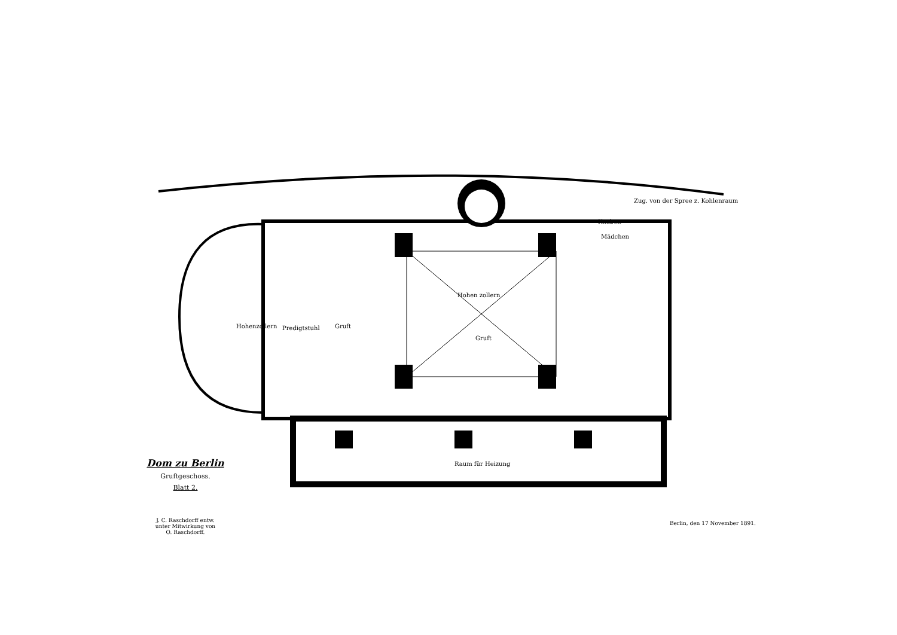Hohen zollern
Gruft
Hohenzollern Predigtstuhl Gruft
Knaben
Mädchen
Zug. von der Spree z. Kohlenraum
Raum für Heizung
Dom zu Berlin
Gruftgeschoss.
Blatt 2.
J. C. Raschdorff entw.
unter Mitwirkung von
O. Raschdorff.
Berlin, den 17 November 1891.